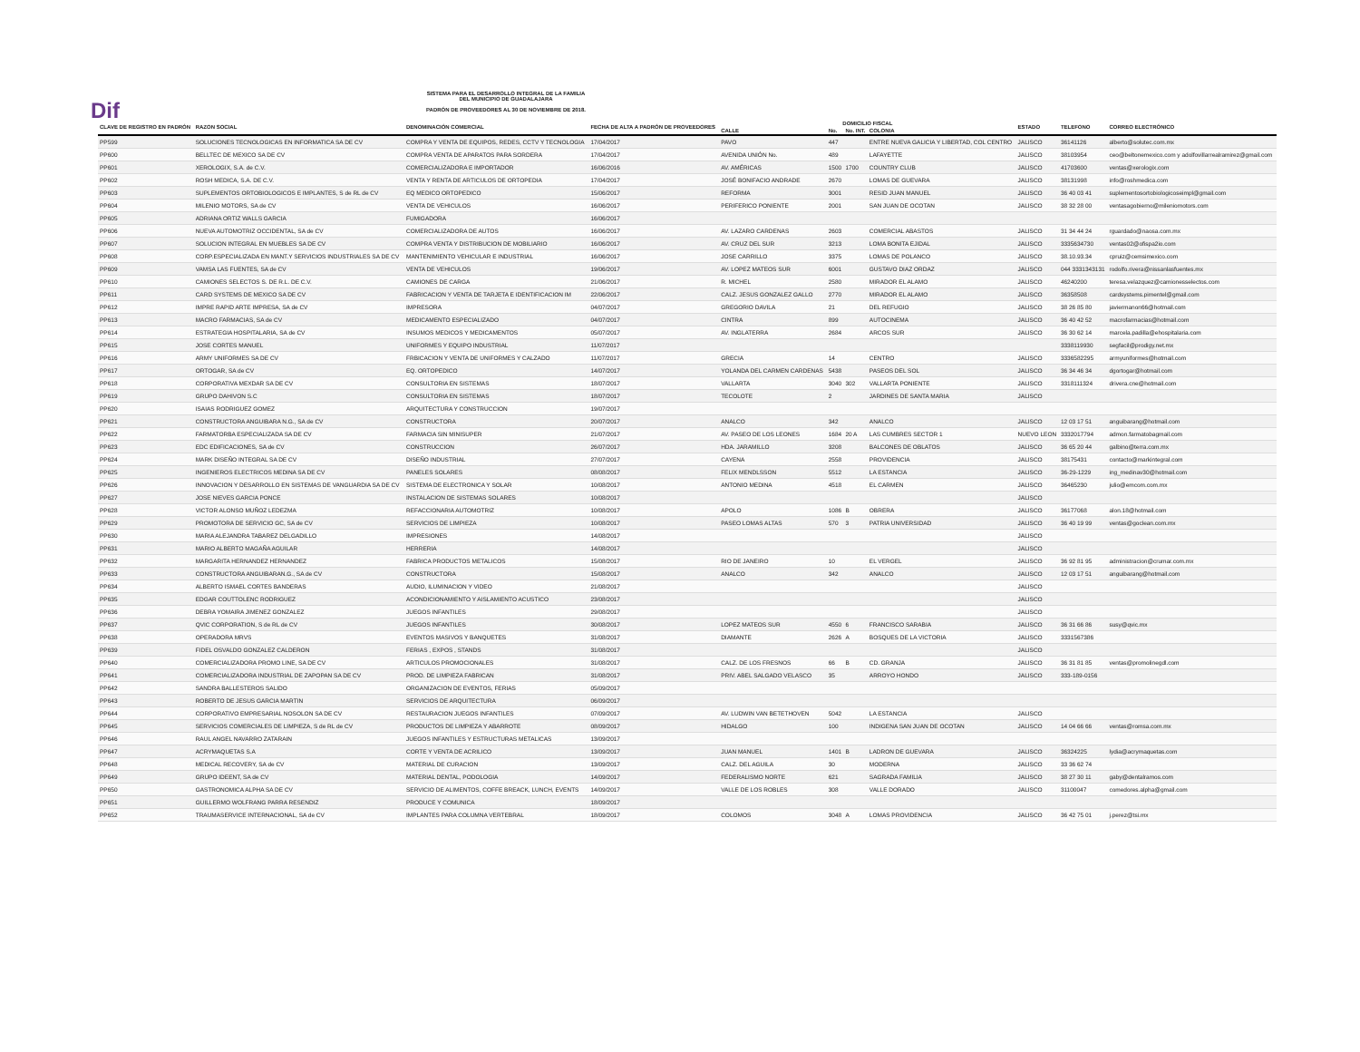Dif
SISTEMA PARA EL DESARROLLO INTEGRAL DE LA FAMILIA
DEL MUNICIPIO DE GUADALAJARA
PADRÓN DE PROVEEDORES AL 30 DE NOVIEMBRE DE 2018.
| CLAVE DE REGISTRO EN PADRÓN | RAZON SOCIAL | DENOMINACIÓN COMERCIAL | FECHA DE ALTA A PADRÓN DE PROVEEDORES | DOMICILIO FISCAL | | | | ESTADO | TELEFONO | CORREO ELECTRÓNICO |
| --- | --- | --- | --- | --- | --- | --- | --- | --- | --- | --- |
| | | | | CALLE | No. | No. INT. | COLONIA | | | |
| PP599 | SOLUCIONES TECNOLOGICAS EN INFORMATICA SA DE CV | COMPRA Y VENTA DE EQUIPOS, REDES, CCTV Y TECNOLOGIA | 17/04/2017 | PAVO | 447 | | ENTRE NUEVA GALICIA Y LIBERTAD, COL CENTRO | JALISCO | 36141126 | alberto@solutec.com.mx |
| PP600 | BELLTEC DE MEXICO SA DE CV | COMPRA VENTA DE APARATOS PARA SORDERA | 17/04/2017 | AVENIDA UNIÓN No. | 489 | | LAFAYETTE | JALISCO | 38103954 | ceo@beltonemexico.com y adolfovillarrealramirez@gmail.com |
| PP601 | XEROLOGIX, S.A. de C.V. | COMERCIALIZADORA E IMPORTADOR | 16/06/2016 | AV. AMÉRICAS | 1500 | 1700 | COUNTRY CLUB | JALISCO | 41703600 | ventas@xerologix.com |
| PP602 | ROSH MEDICA, S.A. DE C.V. | VENTA Y RENTA DE ARTICULOS DE ORTOPEDIA | 17/04/2017 | JOSÉ BONIFACIO ANDRADE | 2670 | | LOMAS DE GUEVARA | JALISCO | 38131998 | info@roshmedica.com |
| PP603 | SUPLEMENTOS ORTOBIOLOGICOS E IMPLANTES, S de RL de CV | EQ MEDICO ORTOPEDICO | 15/06/2017 | REFORMA | 3001 | | RESID JUAN MANUEL | JALISCO | 36 40 03 41 | suplementosortobiologicoseimpl@gmail.com |
| PP604 | MILENIO MOTORS, SA de CV | VENTA DE VEHICULOS | 16/06/2017 | PERIFERICO PONIENTE | 2001 | | SAN JUAN DE OCOTAN | JALISCO | 38 32 28 00 | ventasagobierno@mileniomotors.com |
| PP605 | ADRIANA ORTIZ WALLS GARCIA | FUMIGADORA | 16/06/2017 | | | | | | | |
| PP606 | NUEVA AUTOMOTRIZ OCCIDENTAL, SA de CV | COMERCIALIZADORA DE AUTOS | 16/06/2017 | AV. LAZARO CARDENAS | 2603 | | COMERCIAL ABASTOS | JALISCO | 31 34 44 24 | rguardado@naosa.com.mx |
| PP607 | SOLUCION INTEGRAL EN MUEBLES SA DE CV | COMPRA VENTA Y DISTRIBUCION DE MOBILIARIO | 16/06/2017 | AV. CRUZ DEL SUR | 3213 | | LOMA BONITA EJIDAL | JALISCO | 3335634730 | ventas02@ofispa2io.com |
| PP608 | CORP.ESPECIALIZADA EN MANT.Y SERVICIOS INDUSTRIALES SA DE CV | MANTENIMIENTO VEHICULAR E INDUSTRIAL | 16/06/2017 | JOSE CARRILLO | 3375 | | LOMAS DE POLANCO | JALISCO | 38.10.93.34 | cpruiz@cemsimexico.com |
| PP609 | VAMSA LAS FUENTES, SA de CV | VENTA DE VEHICULOS | 19/06/2017 | AV. LOPEZ MATEOS SUR | 6001 | | GUSTAVO DIAZ ORDAZ | JALISCO | 044 3331343131 | rodolfo.rivera@nissanlasfuentes.mx |
| PP610 | CAMIONES SELECTOS S. DE R.L. DE C.V. | CAMIONES DE CARGA | 21/06/2017 | R. MICHEL | 2580 | | MIRADOR EL ALAMO | JALISCO | 46240200 | teresa.velazquez@camionesselectos.com |
| PP611 | CARD SYSTEMS DE MEXICO SA DE CV | FABRICACION Y VENTA DE TARJETA E IDENTIFICACION IM | 22/06/2017 | CALZ. JESUS GONZALEZ GALLO | 2770 | | MIRADOR EL ALAMO | JALISCO | 36358508 | cardsystems.pimentel@gmail.com |
| PP612 | IMPRE RAPID ARTE IMPRESA, SA de CV | IMPRESORA | 04/07/2017 | GREGORIO DAVILA | 21 | | DEL REFUGIO | JALISCO | 38 26 85 80 | javiermanon66@hotmail.com |
| PP613 | MACRO FARMACIAS, SA de CV | MEDICAMENTO ESPECIALIZADO | 04/07/2017 | CINTRA | 899 | | AUTOCINEMA | JALISCO | 36 40 42 52 | macrofarmacias@hotmail.com |
| PP614 | ESTRATEGIA HOSPITALARIA, SA de CV | INSUMOS MEDICOS Y MEDICAMENTOS | 05/07/2017 | AV. INGLATERRA | 2684 | | ARCOS SUR | JALISCO | 36 30 62 14 | marcela.padilla@ehospitalaria.com |
| PP615 | JOSE CORTES MANUEL | UNIFORMES Y EQUIPO INDUSTRIAL | 11/07/2017 | | | | | | 3338119930 | segfacil@prodigy.net.mx |
| PP616 | ARMY UNIFORMES SA DE CV | FRBICACION Y VENTA DE UNIFORMES Y CALZADO | 11/07/2017 | GRECIA | 14 | | CENTRO | JALISCO | 3336582295 | armyuniformes@hotmail.com |
| PP617 | ORTOGAR, SA de CV | EQ. ORTOPEDICO | 14/07/2017 | YOLANDA DEL CARMEN CARDENAS | 5438 | | PASEOS DEL SOL | JALISCO | 36 34 46 34 | dgortogar@hotmail.com |
| PP618 | CORPORATIVA MEXDAR SA DE CV | CONSULTORIA EN SISTEMAS | 18/07/2017 | VALLARTA | 3040 | 302 | VALLARTA PONIENTE | JALISCO | 3318111324 | drivera.cne@hotmail.com |
| PP619 | GRUPO DAHIVON S.C | CONSULTORIA EN SISTEMAS | 18/07/2017 | TECOLOTE | 2 | | JARDINES DE SANTA MARIA | JALISCO | | |
| PP620 | ISAIAS RODRIGUEZ GOMEZ | ARQUITECTURA Y CONSTRUCCION | 19/07/2017 | | | | | | | |
| PP621 | CONSTRUCTORA ANGUIBARA N.G., SA de CV | CONSTRUCTORA | 20/07/2017 | ANALCO | 342 | | ANALCO | JALISCO | 12 03 17 51 | anguibarang@hotmail.com |
| PP622 | FARMATORBA ESPECIALIZADA SA DE CV | FARMACIA SIN MINISUPER | 21/07/2017 | AV. PASEO DE LOS LEONES | 1684 | 20 A | LAS CUMBRES SECTOR 1 | NUEVO LEON | 3332017794 | admon.farmatobagmail.com |
| PP623 | EDC EDIFICACIONES, SA de CV | CONSTRUCCION | 26/07/2017 | HDA. JARAMILLO | 3208 | | BALCONES DE OBLATOS | JALISCO | 36 65 20 44 | galbino@terra.com.mx |
| PP624 | MARK DISEÑO INTEGRAL SA DE CV | DISEÑO INDUSTRIAL | 27/07/2017 | CAYENA | 2558 | | PROVIDENCIA | JALISCO | 38175431 | contacto@markintegral.com |
| PP625 | INGENIEROS ELECTRICOS MEDINA SA DE CV | PANELES SOLARES | 08/08/2017 | FELIX MENDLSSON | 5512 | | LA ESTANCIA | JALISCO | 36-29-1229 | ing_medinav30@hotmail.com |
| PP626 | INNOVACION Y DESARROLLO EN SISTEMAS DE VANGUARDIA SA DE CV | SISTEMA DE ELECTRONICA Y SOLAR | 10/08/2017 | ANTONIO MEDINA | 4518 | | EL CARMEN | JALISCO | 36465230 | julio@emcom.com.mx |
| PP627 | JOSE NIEVES GARCIA PONCE | INSTALACION DE SISTEMAS SOLARES | 10/08/2017 | | | | | JALISCO | | |
| PP628 | VICTOR ALONSO MUÑOZ LEDEZMA | REFACCIONARIA AUTOMOTRIZ | 10/08/2017 | APOLO | 1086 | B | OBRERA | JALISCO | 36177068 | alon.18@hotmail.com |
| PP629 | PROMOTORA DE SERVICIO GC, SA de CV | SERVICIOS DE LIMPIEZA | 10/08/2017 | PASEO LOMAS ALTAS | 570 | 3 | PATRIA UNIVERSIDAD | JALISCO | 36 40 19 99 | ventas@goclean.com.mx |
| PP630 | MARIA ALEJANDRA TABAREZ DELGADILLO | IMPRESIONES | 14/08/2017 | | | | | JALISCO | | |
| PP631 | MARIO ALBERTO MAGAÑA AGUILAR | HERRERIA | 14/08/2017 | | | | | JALISCO | | |
| PP632 | MARGARITA HERNANDEZ HERNANDEZ | FABRICA PRODUCTOS METALICOS | 15/08/2017 | RIO DE JANEIRO | 10 | | EL VERGEL | JALISCO | 36 92 81 95 | administracion@crumar.com.mx |
| PP633 | CONSTRUCTORA ANGUIBARAN.G., SA de CV | CONSTRUCTORA | 15/08/2017 | ANALCO | 342 | | ANALCO | JALISCO | 12 03 17 51 | anguibarang@hotmail.com |
| PP634 | ALBERTO ISMAEL CORTES BANDERAS | AUDIO, ILUMINACION Y VIDEO | 21/08/2017 | | | | | JALISCO | | |
| PP635 | EDGAR COUTTOLENC RODRIGUEZ | ACONDICIONAMIENTO Y AISLAMIENTO ACUSTICO | 23/08/2017 | | | | | JALISCO | | |
| PP636 | DEBRA YOMAIRA JIMENEZ GONZALEZ | JUEGOS INFANTILES | 29/08/2017 | | | | | JALISCO | | |
| PP637 | QVIC CORPORATION, S de RL de CV | JUEGOS INFANTILES | 30/08/2017 | LOPEZ MATEOS SUR | 4550 | 6 | FRANCISCO SARABIA | JALISCO | 36 31 66 86 | susy@qvic.mx |
| PP638 | OPERADORA MRVS | EVENTOS MASIVOS Y BANQUETES | 31/08/2017 | DIAMANTE | 2626 | A | BOSQUES DE LA VICTORIA | JALISCO | 3331567386 | |
| PP639 | FIDEL OSVALDO GONZALEZ CALDERON | FERIAS , EXPOS , STANDS | 31/08/2017 | | | | | JALISCO | | |
| PP640 | COMERCIALIZADORA PROMO LINE, SA DE CV | ARTICULOS PROMOCIONALES | 31/08/2017 | CALZ. DE LOS FRESNOS | 66 | B | CD. GRANJA | JALISCO | 36 31 81 85 | ventas@promolinegdl.com |
| PP641 | COMERCIALIZADORA INDUSTRIAL DE ZAPOPAN SA DE CV | PROD. DE LIMPIEZA FABRICAN | 31/08/2017 | PRIV. ABEL SALGADO VELASCO | 35 | | ARROYO HONDO | JALISCO | 333-189-0156 | |
| PP642 | SANDRA BALLESTEROS SALIDO | ORGANIZACION DE EVENTOS, FERIAS | 05/09/2017 | | | | | | | |
| PP643 | ROBERTO DE JESUS GARCIA MARTIN | SERVICIOS DE ARQUITECTURA | 06/09/2017 | | | | | | | |
| PP644 | CORPORATIVO EMPRESARIAL NOSOLON SA DE CV | RESTAURACION JUEGOS INFANTILES | 07/09/2017 | AV. LUDWIN VAN BETETHOVEN | 5042 | | LA ESTANCIA | JALISCO | | |
| PP645 | SERVICIOS COMERCIALES DE LIMPIEZA, S de RL de CV | PRODUCTOS DE LIMPIEZA Y ABARROTE | 08/09/2017 | HIDALGO | 100 | | INDIGENA SAN JUAN DE OCOTAN | JALISCO | 14 04 66 66 | ventas@romsa.com.mx |
| PP646 | RAUL ANGEL NAVARRO ZATARAIN | JUEGOS INFANTILES Y ESTRUCTURAS METALICAS | 13/09/2017 | | | | | | | |
| PP647 | ACRYMAQUETAS S.A | CORTE Y VENTA DE ACRILICO | 13/09/2017 | JUAN MANUEL | 1401 | B | LADRON DE GUEVARA | JALISCO | 36324225 | lydia@acrymaquetas.com |
| PP648 | MEDICAL RECOVERY, SA de CV | MATERIAL DE CURACION | 13/09/2017 | CALZ. DEL AGUILA | 30 | | MODERNA | JALISCO | 33 36 62 74 | |
| PP649 | GRUPO IDEENT, SA de CV | MATERIAL DENTAL, PODOLOGIA | 14/09/2017 | FEDERALISMO NORTE | 621 | | SAGRADA FAMILIA | JALISCO | 38 27 30 11 | gaby@dentalramos.com |
| PP650 | GASTRONOMICA ALPHA SA DE CV | SERVICIO DE ALIMENTOS, COFFE BREACK, LUNCH, EVENTS | 14/09/2017 | VALLE DE LOS ROBLES | 308 | | VALLE DORADO | JALISCO | 31100047 | comedores.alpha@gmail.com |
| PP651 | GUILLERMO WOLFRANG PARRA RESENDIZ | PRODUCE Y COMUNICA | 18/09/2017 | | | | | | | |
| PP652 | TRAUMASERVICE INTERNACIONAL, SA de CV | IMPLANTES PARA COLUMNA VERTEBRAL | 18/09/2017 | COLOMOS | 3048 | A | LOMAS PROVIDENCIA | JALISCO | 36 42 75 01 | j.perez@tsi.mx |